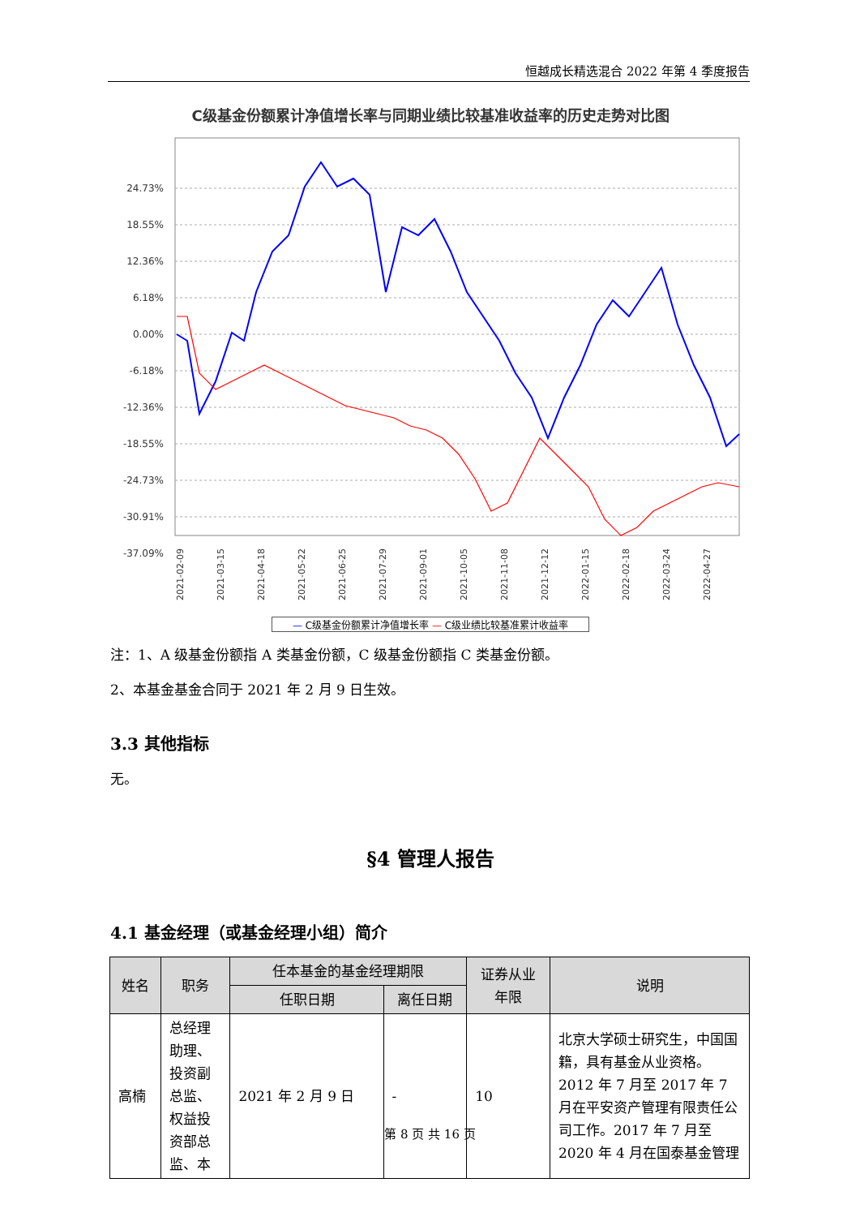恒越成长精选混合 2022 年第 4 季度报告
C级基金份额累计净值增长率与同期业绩比较基准收益率的历史走势对比图
24.73%
18.55%
12.36%
6.18%
0.00%
-6.18%
-12.36%
-18.55%
-24.73%
-30.91%
-37.09%
2021-02-09
2021-03-15
2021-04-18
2021-05-22
2021-06-25
2021-07-29
2021-09-01
2021-10-05
2021-11-08
2021-12-12
2022-01-15
2022-02-18
2022-03-24
2022-04-27
— C级基金份额累计净值增长率 — C级业绩比较基准累计收益率
注：1、A 级基金份额指 A 类基金份额，C 级基金份额指 C 类基金份额。
2、本基金基金合同于 2021 年 2 月 9 日生效。
3.3 其他指标
无。
§4 管理人报告
4.1 基金经理（或基金经理小组）简介
| 姓名 | 职务 | 任本基金的基金经理期限 | | 证券从业 年限 | 说明 |
| --- | --- | --- | --- | --- | --- |
| | | 任职日期 | 离任日期 | | |
| 高楠 | 总经理助理、投资副总监、权益投资部总监、本 | 2021 年 2 月 9 日 | - | 10 | 北京大学硕士研究生，中国国籍，具有基金从业资格。2012 年 7 月至 2017 年 7 月在平安资产管理有限责任公司工作。2017 年 7 月至 2020 年 4 月在国泰基金管理 |
第 8 页 共 16 页